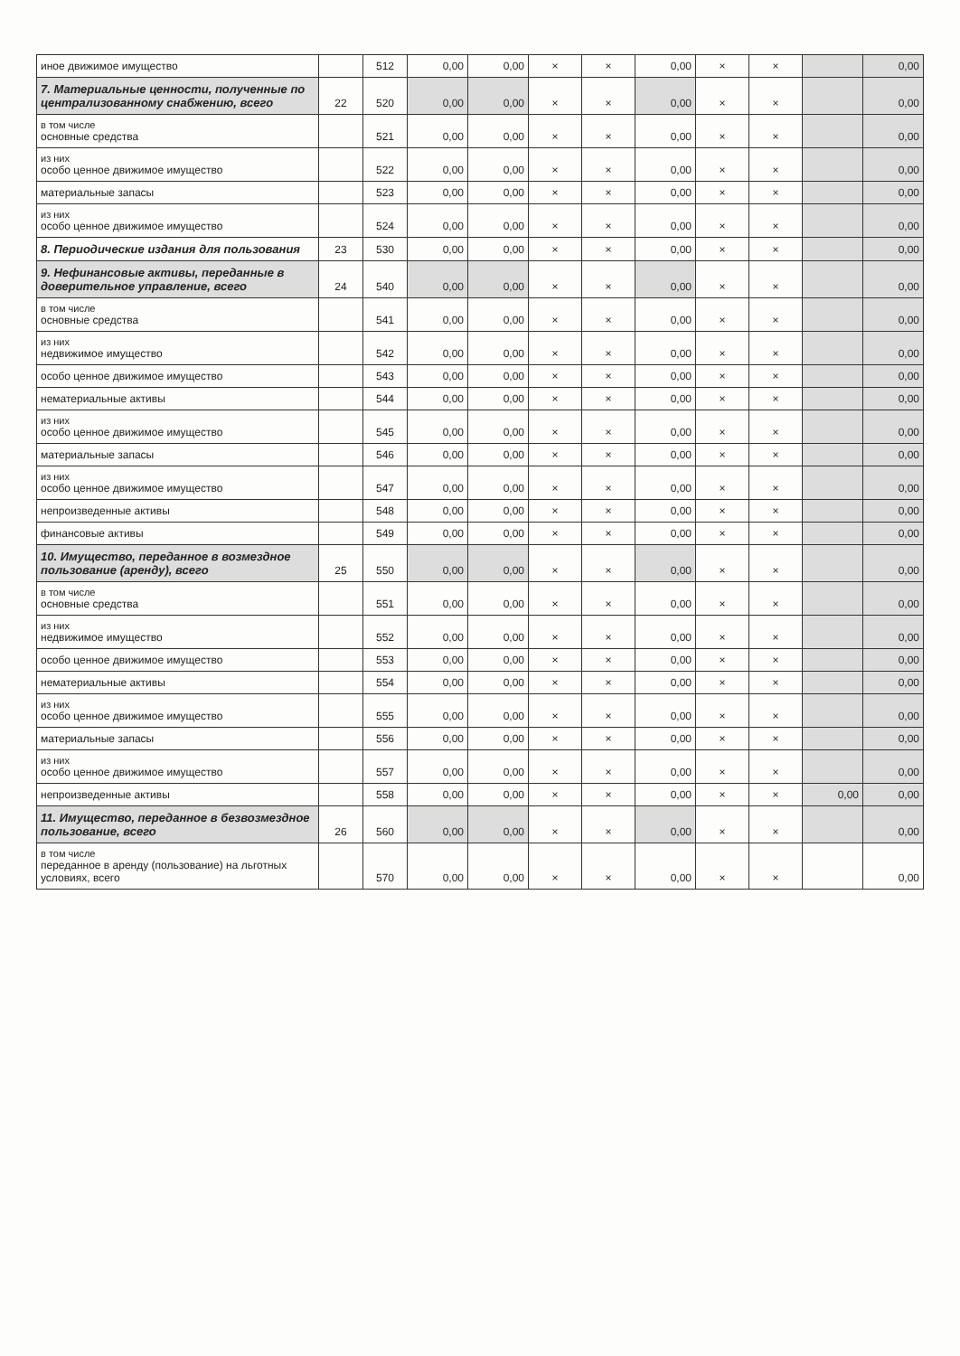| иное движимое имущество | | 512 | 0,00 | 0,00 | × | × | 0,00 | × | × | | 0,00 |
| 7. Материальные ценности, полученные по централизованному снабжению, всего | 22 | 520 | 0,00 | 0,00 | × | × | 0,00 | × | × | | 0,00 |
| в том числе основные средства | | 521 | 0,00 | 0,00 | × | × | 0,00 | × | × | | 0,00 |
| из них особо ценное движимое имущество | | 522 | 0,00 | 0,00 | × | × | 0,00 | × | × | | 0,00 |
| материальные запасы | | 523 | 0,00 | 0,00 | × | × | 0,00 | × | × | | 0,00 |
| из них особо ценное движимое имущество | | 524 | 0,00 | 0,00 | × | × | 0,00 | × | × | | 0,00 |
| 8. Периодические издания для пользования | 23 | 530 | 0,00 | 0,00 | × | × | 0,00 | × | × | | 0,00 |
| 9. Нефинансовые активы, переданные в доверительное управление, всего | 24 | 540 | 0,00 | 0,00 | × | × | 0,00 | × | × | | 0,00 |
| в том числе основные средства | | 541 | 0,00 | 0,00 | × | × | 0,00 | × | × | | 0,00 |
| из них недвижимое имущество | | 542 | 0,00 | 0,00 | × | × | 0,00 | × | × | | 0,00 |
| особо ценное движимое имущество | | 543 | 0,00 | 0,00 | × | × | 0,00 | × | × | | 0,00 |
| нематериальные активы | | 544 | 0,00 | 0,00 | × | × | 0,00 | × | × | | 0,00 |
| из них особо ценное движимое имущество | | 545 | 0,00 | 0,00 | × | × | 0,00 | × | × | | 0,00 |
| материальные запасы | | 546 | 0,00 | 0,00 | × | × | 0,00 | × | × | | 0,00 |
| из них особо ценное движимое имущество | | 547 | 0,00 | 0,00 | × | × | 0,00 | × | × | | 0,00 |
| непроизведенные активы | | 548 | 0,00 | 0,00 | × | × | 0,00 | × | × | | 0,00 |
| финансовые активы | | 549 | 0,00 | 0,00 | × | × | 0,00 | × | × | | 0,00 |
| 10. Имущество, переданное в возмездное пользование (аренду), всего | 25 | 550 | 0,00 | 0,00 | × | × | 0,00 | × | × | | 0,00 |
| в том числе основные средства | | 551 | 0,00 | 0,00 | × | × | 0,00 | × | × | | 0,00 |
| из них недвижимое имущество | | 552 | 0,00 | 0,00 | × | × | 0,00 | × | × | | 0,00 |
| особо ценное движимое имущество | | 553 | 0,00 | 0,00 | × | × | 0,00 | × | × | | 0,00 |
| нематериальные активы | | 554 | 0,00 | 0,00 | × | × | 0,00 | × | × | | 0,00 |
| из них особо ценное движимое имущество | | 555 | 0,00 | 0,00 | × | × | 0,00 | × | × | | 0,00 |
| материальные запасы | | 556 | 0,00 | 0,00 | × | × | 0,00 | × | × | | 0,00 |
| из них особо ценное движимое имущество | | 557 | 0,00 | 0,00 | × | × | 0,00 | × | × | | 0,00 |
| непроизведенные активы | | 558 | 0,00 | 0,00 | × | × | 0,00 | × | × | 0,00 | 0,00 |
| 11. Имущество, переданное в безвозмездное пользование, всего | 26 | 560 | 0,00 | 0,00 | × | × | 0,00 | × | × | | 0,00 |
| в том числе переданное в аренду (пользование) на льготных условиях, всего | | 570 | 0,00 | 0,00 | × | × | 0,00 | × | × | | 0,00 |